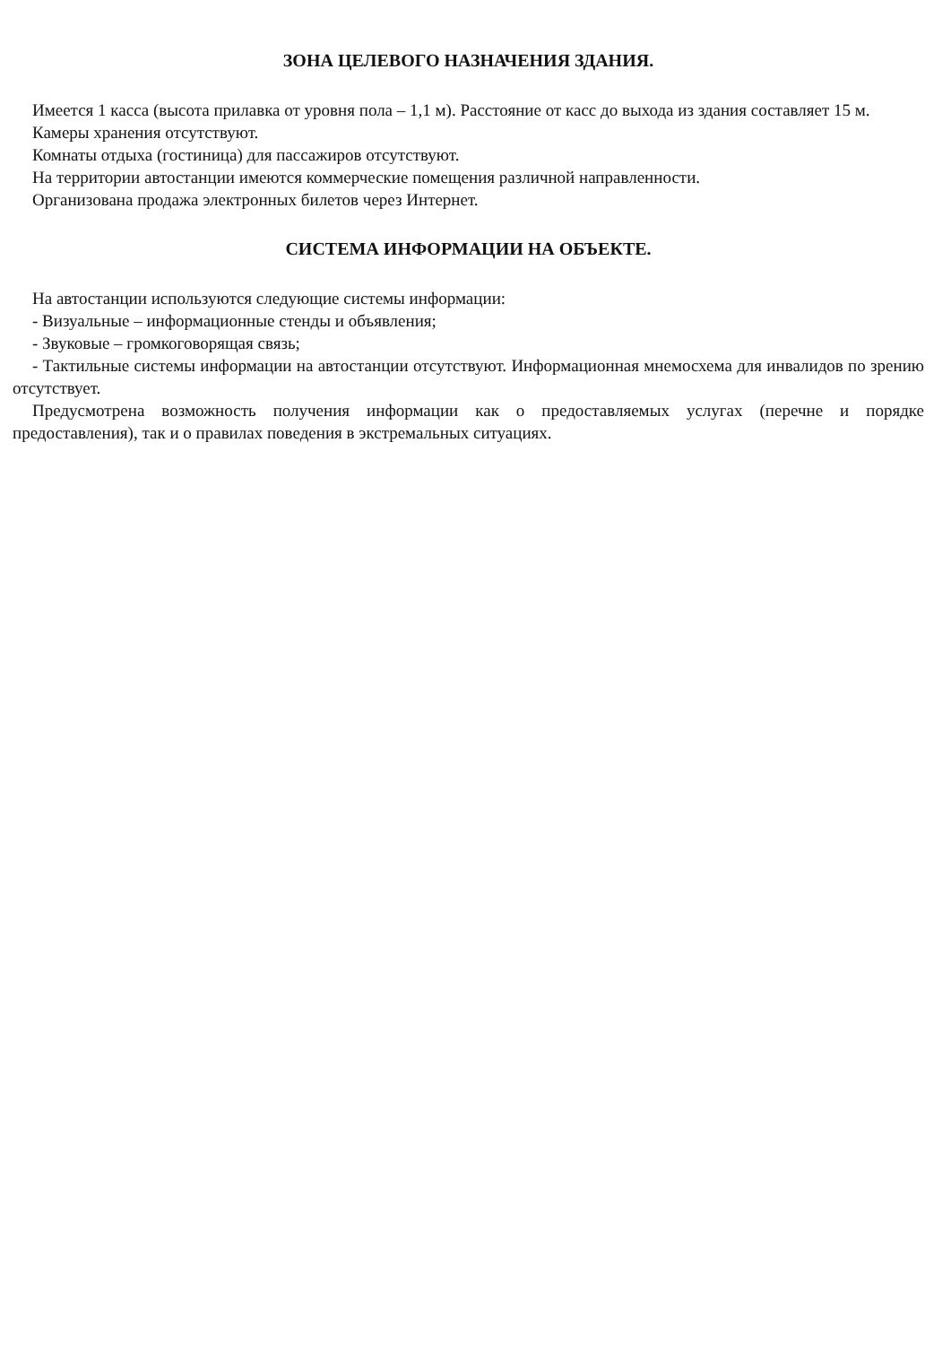ЗОНА ЦЕЛЕВОГО НАЗНАЧЕНИЯ ЗДАНИЯ.
Имеется 1 касса (высота прилавка от уровня пола – 1,1 м). Расстояние от касс до выхода из здания составляет 15 м.
Камеры хранения отсутствуют.
Комнаты отдыха (гостиница) для пассажиров отсутствуют.
На территории автостанции имеются коммерческие помещения различной направленности.
Организована продажа электронных билетов через Интернет.
СИСТЕМА ИНФОРМАЦИИ НА ОБЪЕКТЕ.
На автостанции используются следующие системы информации:
- Визуальные – информационные стенды и объявления;
- Звуковые – громкоговорящая связь;
- Тактильные системы информации на автостанции отсутствуют. Информационная мнемосхема для инвалидов по зрению отсутствует.
Предусмотрена возможность получения информации как о предоставляемых услугах (перечне и порядке предоставления), так и о правилах поведения в экстремальных ситуациях.